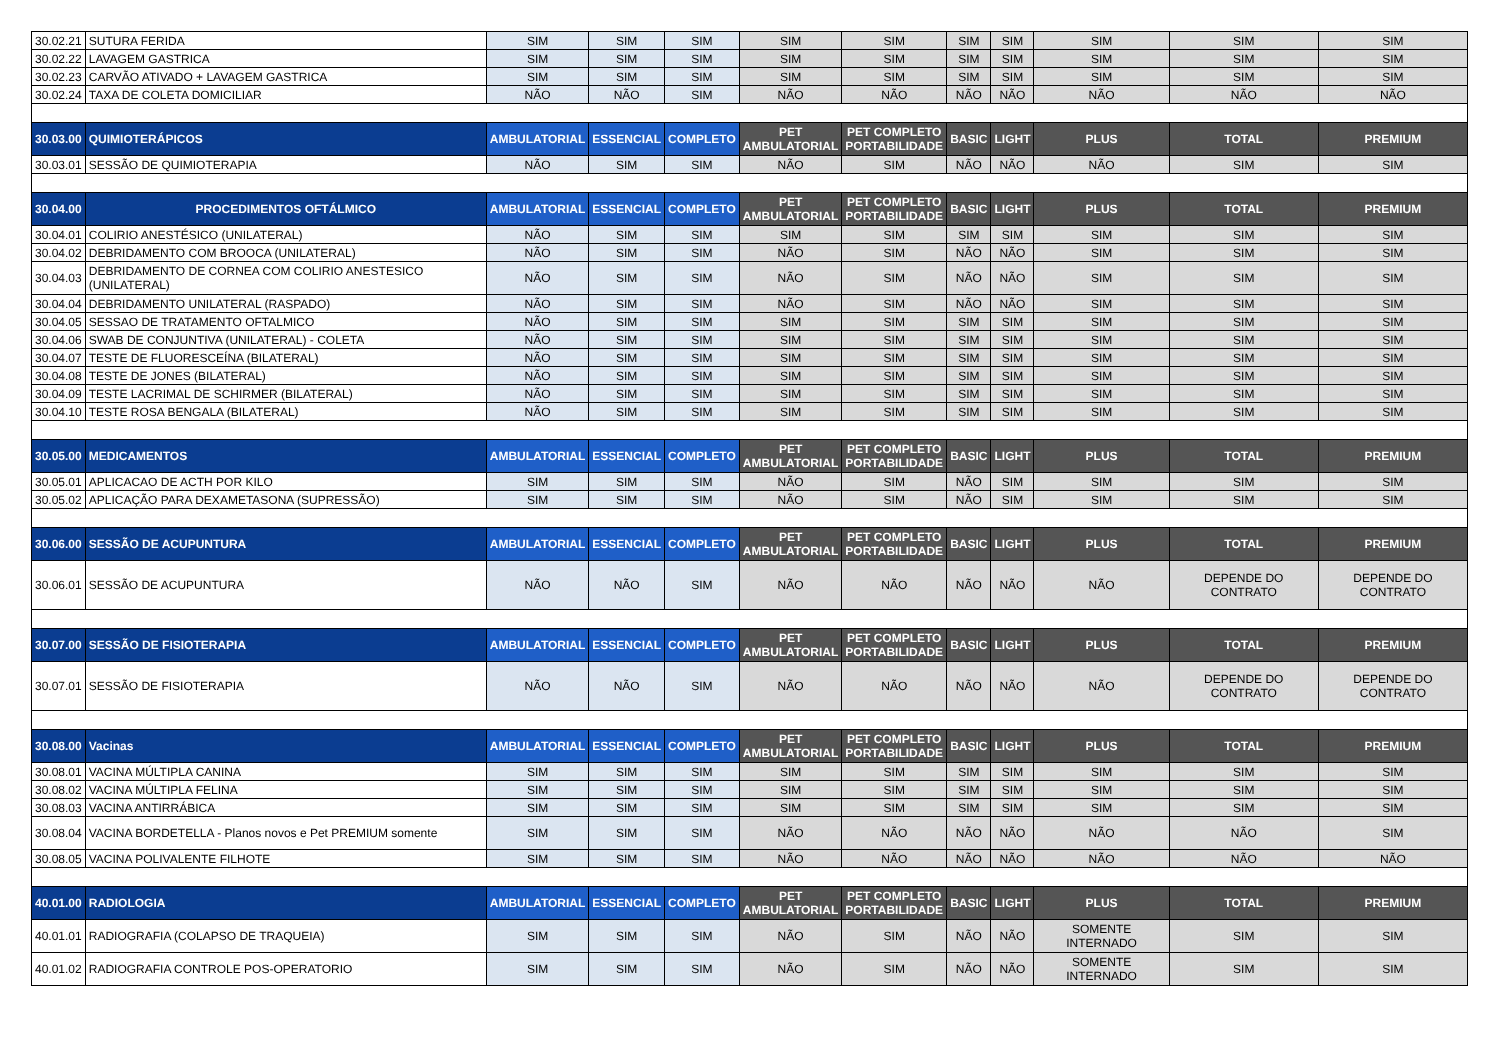| 30.02.21 | SUTURA FERIDA | SIM | SIM | SIM | SIM | SIM | SIM | SIM | SIM | SIM | SIM |
| 30.02.22 | LAVAGEM GASTRICA | SIM | SIM | SIM | SIM | SIM | SIM | SIM | SIM | SIM | SIM |
| 30.02.23 | CARVÃO ATIVADO + LAVAGEM GASTRICA | SIM | SIM | SIM | SIM | SIM | SIM | SIM | SIM | SIM | SIM |
| 30.02.24 | TAXA DE COLETA DOMICILIAR | NÃO | NÃO | SIM | NÃO | NÃO | NÃO | NÃO | NÃO | NÃO | NÃO |
| 30.03.00 | QUIMIOTERÁPICOS | AMBULATORIAL | ESSENCIAL | COMPLETO | PET AMBULATORIAL | PET COMPLETO PORTABILIDADE | BASIC | LIGHT | PLUS | TOTAL | PREMIUM |
| 30.03.01 | SESSÃO DE QUIMIOTERAPIA | NÃO | SIM | SIM | NÃO | SIM | NÃO | NÃO | NÃO | SIM | SIM |
| 30.04.00 | PROCEDIMENTOS OFTÁLMICO | AMBULATORIAL | ESSENCIAL | COMPLETO | PET AMBULATORIAL | PET COMPLETO PORTABILIDADE | BASIC | LIGHT | PLUS | TOTAL | PREMIUM |
| 30.04.01 | COLIRIO ANESTÉSICO (UNILATERAL) | NÃO | SIM | SIM | SIM | SIM | SIM | SIM | SIM | SIM | SIM |
| 30.04.02 | DEBRIDAMENTO COM BROOCA (UNILATERAL) | NÃO | SIM | SIM | NÃO | SIM | NÃO | NÃO | SIM | SIM | SIM |
| 30.04.03 | DEBRIDAMENTO DE CORNEA COM COLIRIO ANESTESICO (UNILATERAL) | NÃO | SIM | SIM | NÃO | SIM | NÃO | NÃO | SIM | SIM | SIM |
| 30.04.04 | DEBRIDAMENTO UNILATERAL (RASPADO) | NÃO | SIM | SIM | NÃO | SIM | NÃO | NÃO | SIM | SIM | SIM |
| 30.04.05 | SESSAO DE TRATAMENTO OFTALMICO | NÃO | SIM | SIM | SIM | SIM | SIM | SIM | SIM | SIM | SIM |
| 30.04.06 | SWAB DE CONJUNTIVA (UNILATERAL) - COLETA | NÃO | SIM | SIM | SIM | SIM | SIM | SIM | SIM | SIM | SIM |
| 30.04.07 | TESTE DE FLUORESCEÍNA (BILATERAL) | NÃO | SIM | SIM | SIM | SIM | SIM | SIM | SIM | SIM | SIM |
| 30.04.08 | TESTE DE JONES (BILATERAL) | NÃO | SIM | SIM | SIM | SIM | SIM | SIM | SIM | SIM | SIM |
| 30.04.09 | TESTE LACRIMAL DE SCHIRMER (BILATERAL) | NÃO | SIM | SIM | SIM | SIM | SIM | SIM | SIM | SIM | SIM |
| 30.04.10 | TESTE ROSA BENGALA (BILATERAL) | NÃO | SIM | SIM | SIM | SIM | SIM | SIM | SIM | SIM | SIM |
| 30.05.00 | MEDICAMENTOS | AMBULATORIAL | ESSENCIAL | COMPLETO | PET AMBULATORIAL | PET COMPLETO PORTABILIDADE | BASIC | LIGHT | PLUS | TOTAL | PREMIUM |
| 30.05.01 | APLICACAO DE ACTH POR KILO | SIM | SIM | SIM | NÃO | SIM | NÃO | SIM | SIM | SIM | SIM |
| 30.05.02 | APLICAÇÃO PARA DEXAMETASONA (SUPRESSÃO) | SIM | SIM | SIM | NÃO | SIM | NÃO | SIM | SIM | SIM | SIM |
| 30.06.00 | SESSÃO DE ACUPUNTURA | AMBULATORIAL | ESSENCIAL | COMPLETO | PET AMBULATORIAL | PET COMPLETO PORTABILIDADE | BASIC | LIGHT | PLUS | TOTAL | PREMIUM |
| 30.06.01 | SESSÃO DE ACUPUNTURA | NÃO | NÃO | SIM | NÃO | NÃO | NÃO | NÃO | NÃO | DEPENDE DO CONTRATO | DEPENDE DO CONTRATO |
| 30.07.00 | SESSÃO DE FISIOTERAPIA | AMBULATORIAL | ESSENCIAL | COMPLETO | PET AMBULATORIAL | PET COMPLETO PORTABILIDADE | BASIC | LIGHT | PLUS | TOTAL | PREMIUM |
| 30.07.01 | SESSÃO DE FISIOTERAPIA | NÃO | NÃO | SIM | NÃO | NÃO | NÃO | NÃO | NÃO | DEPENDE DO CONTRATO | DEPENDE DO CONTRATO |
| 30.08.00 | Vacinas | AMBULATORIAL | ESSENCIAL | COMPLETO | PET AMBULATORIAL | PET COMPLETO PORTABILIDADE | BASIC | LIGHT | PLUS | TOTAL | PREMIUM |
| 30.08.01 | VACINA MÚLTIPLA CANINA | SIM | SIM | SIM | SIM | SIM | SIM | SIM | SIM | SIM | SIM |
| 30.08.02 | VACINA MÚLTIPLA FELINA | SIM | SIM | SIM | SIM | SIM | SIM | SIM | SIM | SIM | SIM |
| 30.08.03 | VACINA ANTIRRÁBICA | SIM | SIM | SIM | SIM | SIM | SIM | SIM | SIM | SIM | SIM |
| 30.08.04 | VACINA BORDETELLA - Planos novos e Pet PREMIUM somente | SIM | SIM | SIM | NÃO | NÃO | NÃO | NÃO | NÃO | NÃO | SIM |
| 30.08.05 | VACINA POLIVALENTE FILHOTE | SIM | SIM | SIM | NÃO | NÃO | NÃO | NÃO | NÃO | NÃO | NÃO |
| 40.01.00 | RADIOLOGIA | AMBULATORIAL | ESSENCIAL | COMPLETO | PET AMBULATORIAL | PET COMPLETO PORTABILIDADE | BASIC | LIGHT | PLUS | TOTAL | PREMIUM |
| 40.01.01 | RADIOGRAFIA (COLAPSO DE TRAQUEIA) | SIM | SIM | SIM | NÃO | SIM | NÃO | NÃO | SOMENTE INTERNADO | SIM | SIM |
| 40.01.02 | RADIOGRAFIA CONTROLE POS-OPERATORIO | SIM | SIM | SIM | NÃO | SIM | NÃO | NÃO | SOMENTE INTERNADO | SIM | SIM |